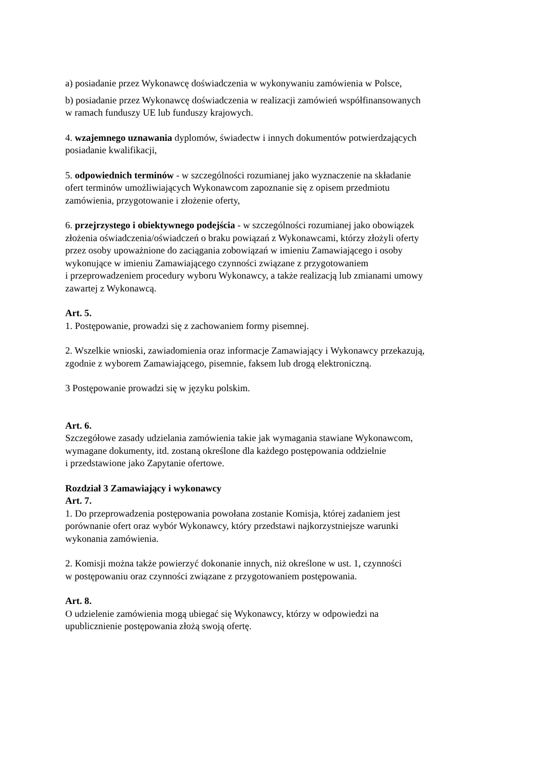a) posiadanie przez Wykonawcę doświadczenia w wykonywaniu zamówienia w Polsce,
b) posiadanie przez Wykonawcę doświadczenia w realizacji zamówień współfinansowanych
w ramach funduszy UE lub funduszy krajowych.
4. wzajemnego uznawania dyplomów, świadectw i innych dokumentów potwierdzających
posiadanie kwalifikacji,
5. odpowiednich terminów - w szczególności rozumianej jako wyznaczenie na składanie
ofert terminów umożliwiających Wykonawcom zapoznanie się z opisem przedmiotu
zamówienia, przygotowanie i złożenie oferty,
6. przejrzystego i obiektywnego podejścia - w szczególności rozumianej jako obowiązek
złożenia oświadczenia/oświadczeń o braku powiązań z Wykonawcami, którzy złożyli oferty
przez osoby upoważnione do zaciągania zobowiązań w imieniu Zamawiającego i osoby
wykonujące w imieniu Zamawiającego czynności związane z przygotowaniem
i przeprowadzeniem procedury wyboru Wykonawcy, a także realizacją lub zmianami umowy
zawartej z Wykonawcą.
Art. 5.
1. Postępowanie, prowadzi się z zachowaniem formy pisemnej.
2. Wszelkie wnioski, zawiadomienia oraz informacje Zamawiający i Wykonawcy przekazują,
zgodnie z wyborem Zamawiającego, pisemnie, faksem lub drogą elektroniczną.
3 Postępowanie prowadzi się w języku polskim.
Art. 6.
Szczegółowe zasady udzielania zamówienia takie jak wymagania stawiane Wykonawcom,
wymagane dokumenty, itd. zostaną określone dla każdego postępowania oddzielnie
i przedstawione jako Zapytanie ofertowe.
Rozdział 3 Zamawiający i wykonawcy
Art. 7.
1. Do przeprowadzenia postępowania powołana zostanie Komisja, której zadaniem jest
porównanie ofert oraz wybór Wykonawcy, który przedstawi najkorzystniejsze warunki
wykonania zamówienia.
2. Komisji można także powierzyć dokonanie innych, niż określone w ust. 1, czynności
w postępowaniu oraz czynności związane z przygotowaniem postępowania.
Art. 8.
O udzielenie zamówienia mogą ubiegać się Wykonawcy, którzy w odpowiedzi na
upublicznienie postępowania złożą swoją ofertę.